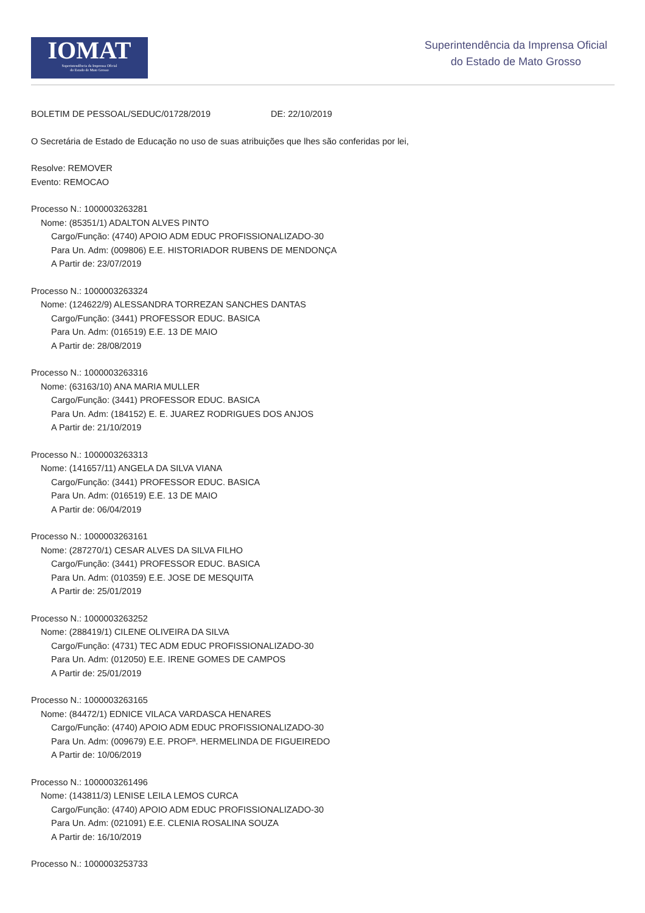IOMAT
Superintendência da Imprensa Oficial
do Estado de Mato Grosso
Superintendência da Imprensa Oficial
do Estado de Mato Grosso
BOLETIM DE PESSOAL/SEDUC/01728/2019 DE: 22/10/2019
O Secretária de Estado de Educação no uso de suas atribuições que lhes são conferidas por lei,
Resolve: REMOVER
Evento: REMOCAO
Processo N.: 1000003263281
Nome: (85351/1) ADALTON ALVES PINTO
Cargo/Função: (4740) APOIO ADM EDUC PROFISSIONALIZADO-30
Para Un. Adm: (009806) E.E. HISTORIADOR RUBENS DE MENDONÇA
A Partir de: 23/07/2019
Processo N.: 1000003263324
Nome: (124622/9) ALESSANDRA TORREZAN SANCHES DANTAS
Cargo/Função: (3441) PROFESSOR EDUC. BASICA
Para Un. Adm: (016519) E.E. 13 DE MAIO
A Partir de: 28/08/2019
Processo N.: 1000003263316
Nome: (63163/10) ANA MARIA MULLER
Cargo/Função: (3441) PROFESSOR EDUC. BASICA
Para Un. Adm: (184152) E. E. JUAREZ RODRIGUES DOS ANJOS
A Partir de: 21/10/2019
Processo N.: 1000003263313
Nome: (141657/11) ANGELA DA SILVA VIANA
Cargo/Função: (3441) PROFESSOR EDUC. BASICA
Para Un. Adm: (016519) E.E. 13 DE MAIO
A Partir de: 06/04/2019
Processo N.: 1000003263161
Nome: (287270/1) CESAR ALVES DA SILVA FILHO
Cargo/Função: (3441) PROFESSOR EDUC. BASICA
Para Un. Adm: (010359) E.E. JOSE DE MESQUITA
A Partir de: 25/01/2019
Processo N.: 1000003263252
Nome: (288419/1) CILENE OLIVEIRA DA SILVA
Cargo/Função: (4731) TEC ADM EDUC PROFISSIONALIZADO-30
Para Un. Adm: (012050) E.E. IRENE GOMES DE CAMPOS
A Partir de: 25/01/2019
Processo N.: 1000003263165
Nome: (84472/1) EDNICE VILACA VARDASCA HENARES
Cargo/Função: (4740) APOIO ADM EDUC PROFISSIONALIZADO-30
Para Un. Adm: (009679) E.E. PROFª. HERMELINDA DE FIGUEIREDO
A Partir de: 10/06/2019
Processo N.: 1000003261496
Nome: (143811/3) LENISE LEILA LEMOS CURCA
Cargo/Função: (4740) APOIO ADM EDUC PROFISSIONALIZADO-30
Para Un. Adm: (021091) E.E. CLENIA ROSALINA SOUZA
A Partir de: 16/10/2019
Processo N.: 1000003253733